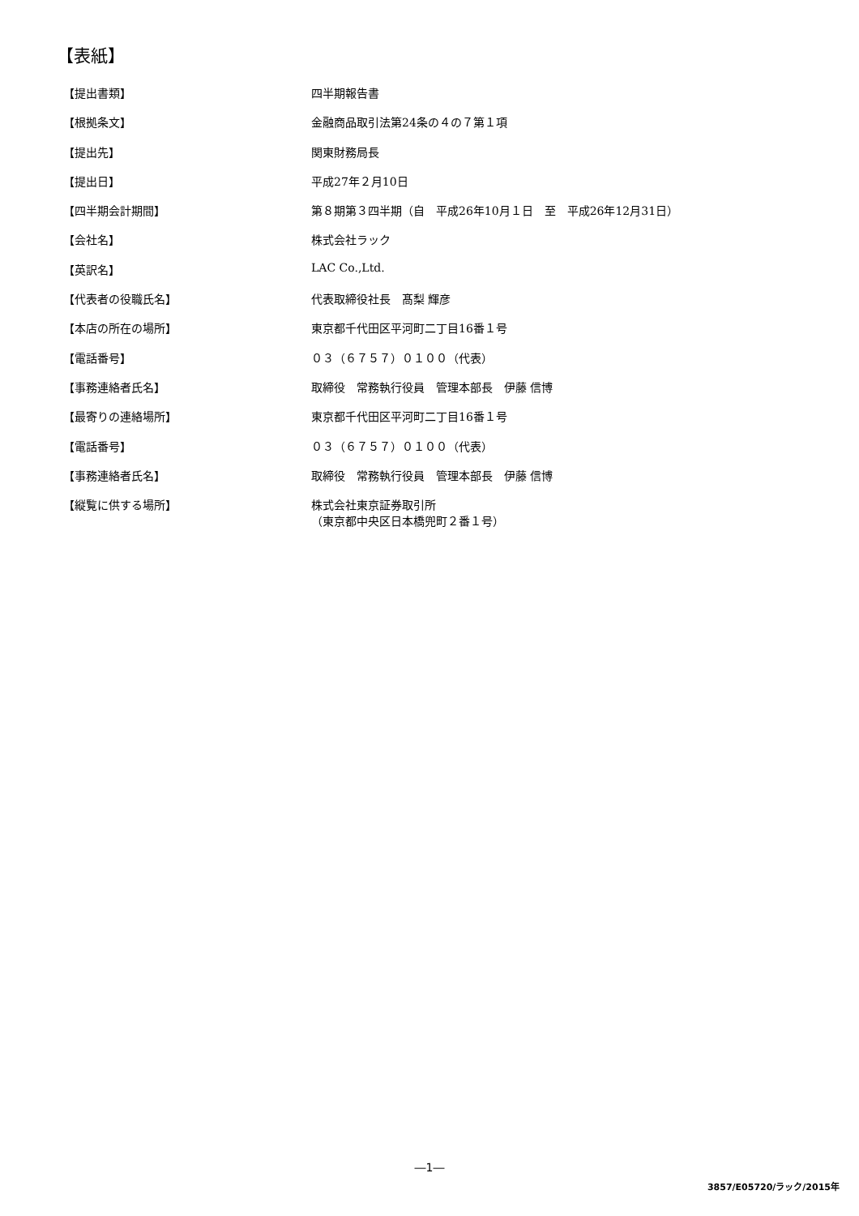【表紙】
| 【提出書類】 | 四半期報告書 |
| 【根拠条文】 | 金融商品取引法第24条の４の７第１項 |
| 【提出先】 | 関東財務局長 |
| 【提出日】 | 平成27年２月10日 |
| 【四半期会計期間】 | 第８期第３四半期（自 平成26年10月１日 至 平成26年12月31日） |
| 【会社名】 | 株式会社ラック |
| 【英訳名】 | LAC Co.,Ltd. |
| 【代表者の役職氏名】 | 代表取締役社長 髙梨 輝彦 |
| 【本店の所在の場所】 | 東京都千代田区平河町二丁目16番１号 |
| 【電話番号】 | ０３（６７５７）０１００（代表） |
| 【事務連絡者氏名】 | 取締役 常務執行役員 管理本部長 伊藤 信博 |
| 【最寄りの連絡場所】 | 東京都千代田区平河町二丁目16番１号 |
| 【電話番号】 | ０３（６７５７）０１００（代表） |
| 【事務連絡者氏名】 | 取締役 常務執行役員 管理本部長 伊藤 信博 |
| 【縦覧に供する場所】 | 株式会社東京証券取引所 （東京都中央区日本橋兜町２番１号） |
―1―
3857/E05720/ラック/2015年